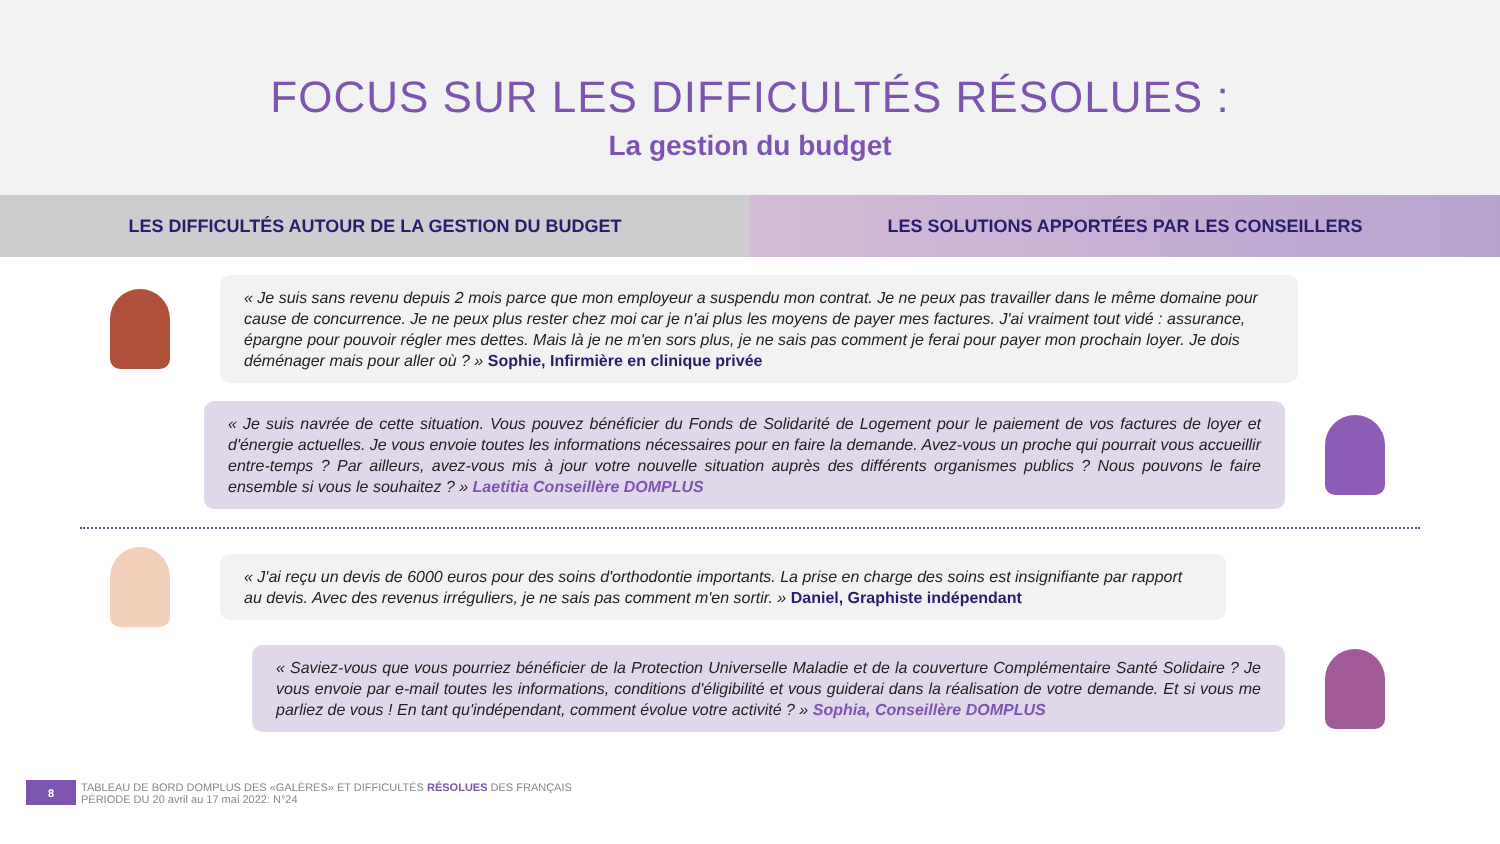FOCUS SUR LES DIFFICULTÉS RÉSOLUES :
La gestion du budget
LES DIFFICULTÉS AUTOUR DE LA GESTION DU BUDGET
LES SOLUTIONS APPORTÉES PAR LES CONSEILLERS
« Je suis sans revenu depuis 2 mois parce que mon employeur a suspendu mon contrat. Je ne peux pas travailler dans le même domaine pour cause de concurrence. Je ne peux plus rester chez moi car je n'ai plus les moyens de payer mes factures. J'ai vraiment tout vidé : assurance, épargne pour pouvoir régler mes dettes. Mais là je ne m'en sors plus, je ne sais pas comment je ferai pour payer mon prochain loyer. Je dois déménager mais pour aller où ? » Sophie, Infirmière en clinique privée
« Je suis navrée de cette situation. Vous pouvez bénéficier du Fonds de Solidarité de Logement pour le paiement de vos factures de loyer et d'énergie actuelles. Je vous envoie toutes les informations nécessaires pour en faire la demande. Avez-vous un proche qui pourrait vous accueillir entre-temps ? Par ailleurs, avez-vous mis à jour votre nouvelle situation auprès des différents organismes publics ? Nous pouvons le faire ensemble si vous le souhaitez ? » Laetitia Conseillère DOMPLUS
« J'ai reçu un devis de 6000 euros pour des soins d'orthodontie importants. La prise en charge des soins est insignifiante par rapport au devis. Avec des revenus irréguliers, je ne sais pas comment m'en sortir. » Daniel, Graphiste indépendant
« Saviez-vous que vous pourriez bénéficier de la Protection Universelle Maladie et de la couverture Complémentaire Santé Solidaire ? Je vous envoie par e-mail toutes les informations, conditions d'éligibilité et vous guiderai dans la réalisation de votre demande. Et si vous me parliez de vous ! En tant qu'indépendant, comment évolue votre activité ? » Sophia, Conseillère DOMPLUS
8
TABLEAU DE BORD DOMPLUS DES «GALÈRES» ET DIFFICULTÉS RÉSOLUES DES FRANÇAIS
PÉRIODE DU 20 avril au 17 mai 2022: N°24